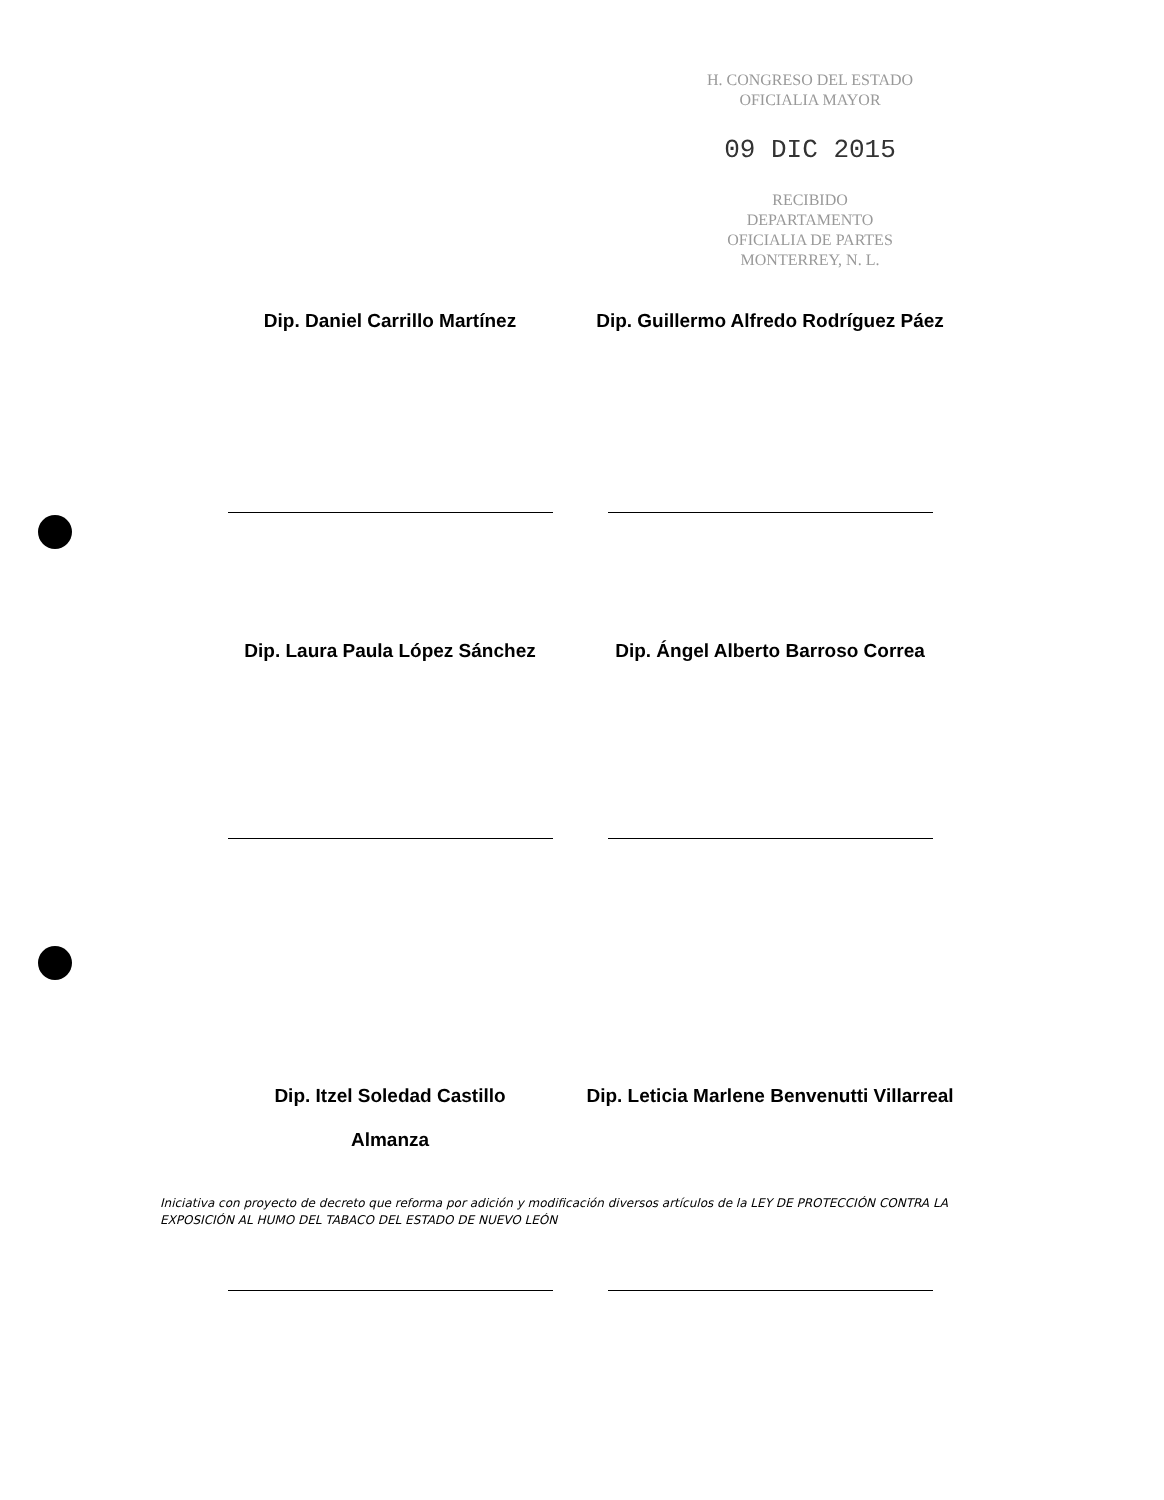H. CONGRESO DEL ESTADO
OFICIALIA MAYOR
09 DIC 2015
RECIBIDO
DEPARTAMENTO
OFICIALIA DE PARTES
MONTERREY, N. L.
Dip. Daniel Carrillo Martínez Dip. Guillermo Alfredo Rodríguez Páez
Dip. Laura Paula López Sánchez Dip. Ángel Alberto Barroso Correa
Dip. Itzel Soledad Castillo
Almanza
Dip. Leticia Marlene Benvenutti Villarreal
Iniciativa con proyecto de decreto que reforma por adición y modificación diversos artículos de la LEY DE PROTECCIÓN CONTRA LA EXPOSICIÓN AL HUMO DEL TABACO DEL ESTADO DE NUEVO LEÓN